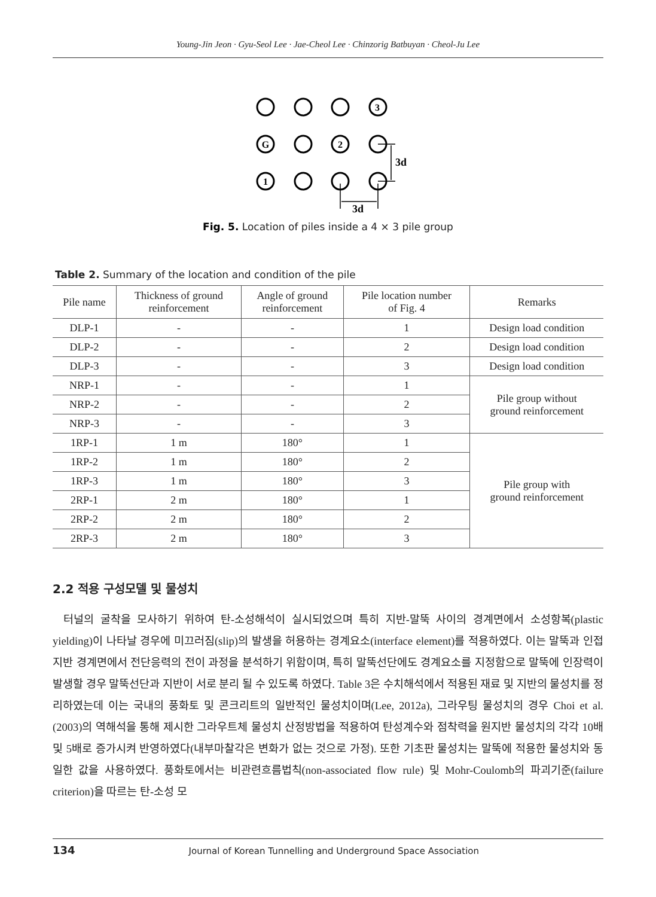Young-Jin Jeon · Gyu-Seol Lee · Jae-Cheol Lee · Chinzorig Batbuyan · Cheol-Ju Lee
3
G
2
1
3d
3d
Fig. 5. Location of piles inside a 4 × 3 pile group
Table 2. Summary of the location and condition of the pile
| Pile name | Thickness of ground reinforcement | Angle of ground reinforcement | Pile location number of Fig. 4 | Remarks |
| --- | --- | --- | --- | --- |
| DLP-1 | - | - | 1 | Design load condition |
| DLP-2 | - | - | 2 | Design load condition |
| DLP-3 | - | - | 3 | Design load condition |
| NRP-1 | - | - | 1 | Pile group without ground reinforcement |
| NRP-2 | - | - | 2 | |
| NRP-3 | - | - | 3 | |
| 1RP-1 | 1 m | 180° | 1 | Pile group with ground reinforcement |
| 1RP-2 | 1 m | 180° | 2 | |
| 1RP-3 | 1 m | 180° | 3 | |
| 2RP-1 | 2 m | 180° | 1 | |
| 2RP-2 | 2 m | 180° | 2 | |
| 2RP-3 | 2 m | 180° | 3 | |
2.2 적용 구성모델 및 물성치
터널의 굴착을 모사하기 위하여 탄-소성해석이 실시되었으며 특히 지반-말뚝 사이의 경계면에서 소성항복(plastic yielding)이 나타날 경우에 미끄러짐(slip)의 발생을 허용하는 경계요소(interface element)를 적용하였다. 이는 말뚝과 인접 지반 경계면에서 전단응력의 전이 과정을 분석하기 위함이며, 특히 말뚝선단에도 경계요소를 지정함으로 말뚝에 인장력이 발생할 경우 말뚝선단과 지반이 서로 분리 될 수 있도록 하였다. Table 3은 수치해석에서 적용된 재료 및 지반의 물성치를 정리하였는데 이는 국내의 풍화토 및 콘크리트의 일반적인 물성치이며(Lee, 2012a), 그라우팅 물성치의 경우 Choi et al. (2003)의 역해석을 통해 제시한 그라우트체 물성치 산정방법을 적용하여 탄성계수와 점착력을 원지반 물성치의 각각 10배 및 5배로 증가시켜 반영하였다(내부마찰각은 변화가 없는 것으로 가정). 또한 기초판 물성치는 말뚝에 적용한 물성치와 동일한 값을 사용하였다. 풍화토에서는 비관련흐름법칙(non-associated flow rule) 및 Mohr-Coulomb의 파괴기준(failure criterion)을 따르는 탄-소성 모
134 Journal of Korean Tunnelling and Underground Space Association